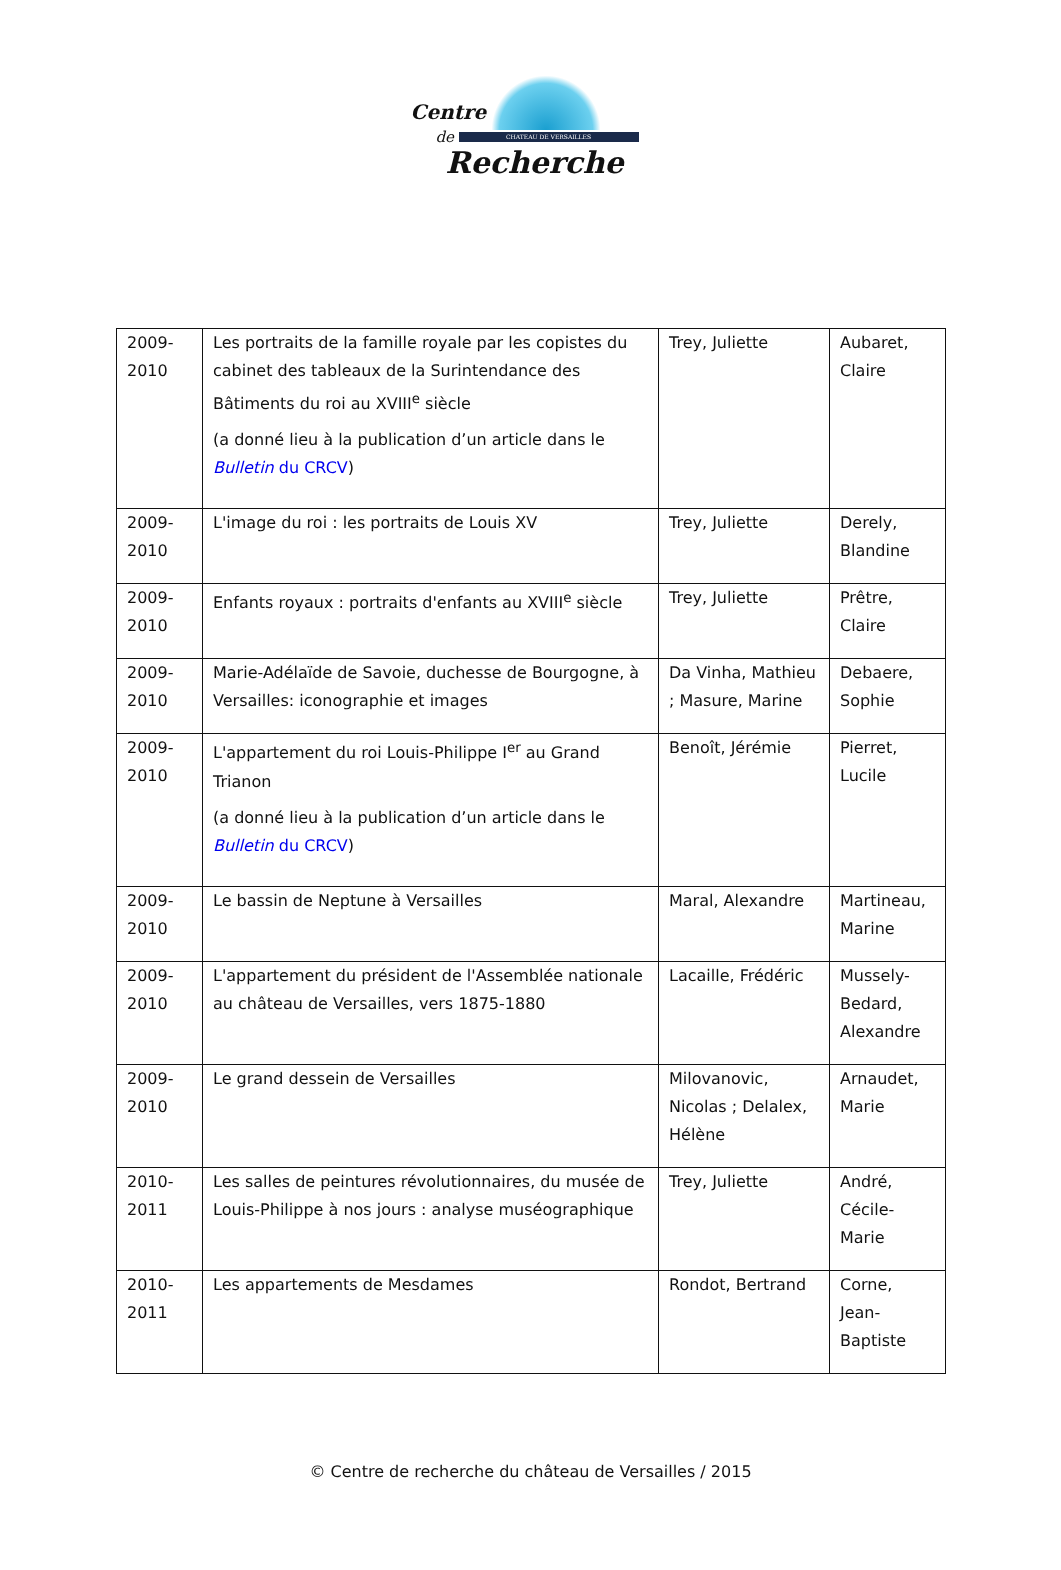Centre
de CHATEAU DE VERSAILLES
Recherche
| 2009- 2010 | Les portraits de la famille royale par les copistes du cabinet des tableaux de la Surintendance des Bâtiments du roi au XVIII<sup>e</sup> siècle (a donné lieu à la publication d’un article dans le Bulletin du CRCV ) | Trey, Juliette | Aubaret, Claire |
| 2009- 2010 | L'image du roi : les portraits de Louis XV | Trey, Juliette | Derely, Blandine |
| 2009- 2010 | Enfants royaux : portraits d'enfants au XVIII<sup>e</sup> siècle | Trey, Juliette | Prêtre, Claire |
| 2009- 2010 | Marie-Adélaïde de Savoie, duchesse de Bourgogne, à Versailles: iconographie et images | Da Vinha, Mathieu ; Masure, Marine | Debaere, Sophie |
| 2009- 2010 | L'appartement du roi Louis-Philippe I<sup>er</sup> au Grand Trianon (a donné lieu à la publication d’un article dans le Bulletin du CRCV ) | Benoît, Jérémie | Pierret, Lucile |
| 2009- 2010 | Le bassin de Neptune à Versailles | Maral, Alexandre | Martineau, Marine |
| 2009- 2010 | L'appartement du président de l'Assemblée nationale au château de Versailles, vers 1875-1880 | Lacaille, Frédéric | Mussely-Bedard, Alexandre |
| 2009- 2010 | Le grand dessein de Versailles | Milovanovic, Nicolas ; Delalex, Hélène | Arnaudet, Marie |
| 2010- 2011 | Les salles de peintures révolutionnaires, du musée de Louis-Philippe à nos jours : analyse muséographique | Trey, Juliette | André, Cécile-Marie |
| 2010- 2011 | Les appartements de Mesdames | Rondot, Bertrand | Corne, Jean-Baptiste |
© Centre de recherche du château de Versailles / 2015